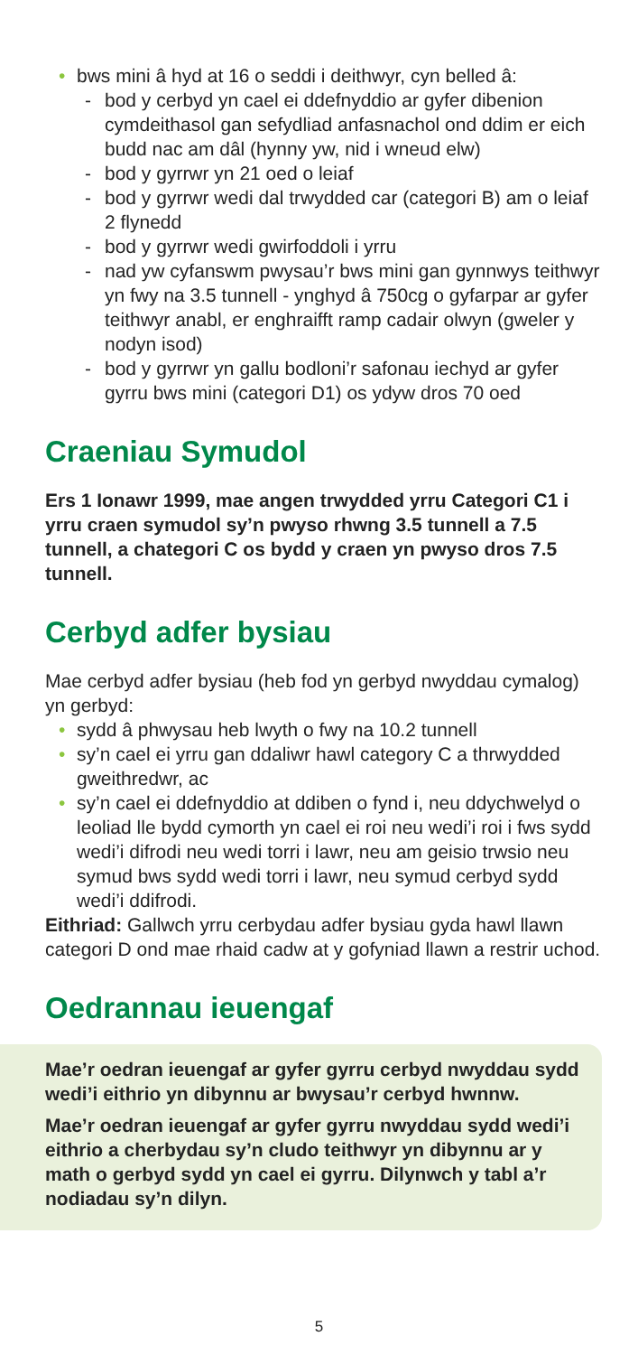• bws mini â hyd at 16 o seddi i deithwyr, cyn belled â:
- bod y cerbyd yn cael ei ddefnyddio ar gyfer dibenion cymdeithasol gan sefydliad anfasnachol ond ddim er eich budd nac am dâl (hynny yw, nid i wneud elw)
- bod y gyrrwr yn 21 oed o leiaf
- bod y gyrrwr wedi dal trwydded car (categori B) am o leiaf 2 flynedd
- bod y gyrrwr wedi gwirfoddoli i yrru
- nad yw cyfanswm pwysau’r bws mini gan gynnwys teithwyr yn fwy na 3.5 tunnell - ynghyd â 750cg o gyfarpar ar gyfer teithwyr anabl, er enghraifft ramp cadair olwyn (gweler y nodyn isod)
- bod y gyrrwr yn gallu bodloni’r safonau iechyd ar gyfer gyrru bws mini (categori D1) os ydyw dros 70 oed
Craeniau Symudol
Ers 1 Ionawr 1999, mae angen trwydded yrru Categori C1 i yrru craen symudol sy’n pwyso rhwng 3.5 tunnell a 7.5 tunnell, a chategori C os bydd y craen yn pwyso dros 7.5 tunnell.
Cerbyd adfer bysiau
Mae cerbyd adfer bysiau (heb fod yn gerbyd nwyddau cymalog) yn gerbyd:
• sydd â phwysau heb lwyth o fwy na 10.2 tunnell
• sy’n cael ei yrru gan ddaliwr hawl category C a thrwydded gweithredwr, ac
• sy’n cael ei ddefnyddio at ddiben o fynd i, neu ddychwelyd o leoliad lle bydd cymorth yn cael ei roi neu wedi’i roi i fws sydd wedi’i difrodi neu wedi torri i lawr, neu am geisio trwsio neu symud bws sydd wedi torri i lawr, neu symud cerbyd sydd wedi’i ddifrodi.
Eithriad: Gallwch yrru cerbydau adfer bysiau gyda hawl llawn categori D ond mae rhaid cadw at y gofyniad llawn a restrir uchod.
Oedrannau ieuengaf
Mae’r oedran ieuengaf ar gyfer gyrru cerbyd nwyddau sydd wedi’i eithrio yn dibynnu ar bwysau’r cerbyd hwnnw.
Mae’r oedran ieuengaf ar gyfer gyrru nwyddau sydd wedi’i eithrio a cherbydau sy’n cludo teithwyr yn dibynnu ar y math o gerbyd sydd yn cael ei gyrru. Dilynwch y tabl a’r nodiadau sy’n dilyn.
5